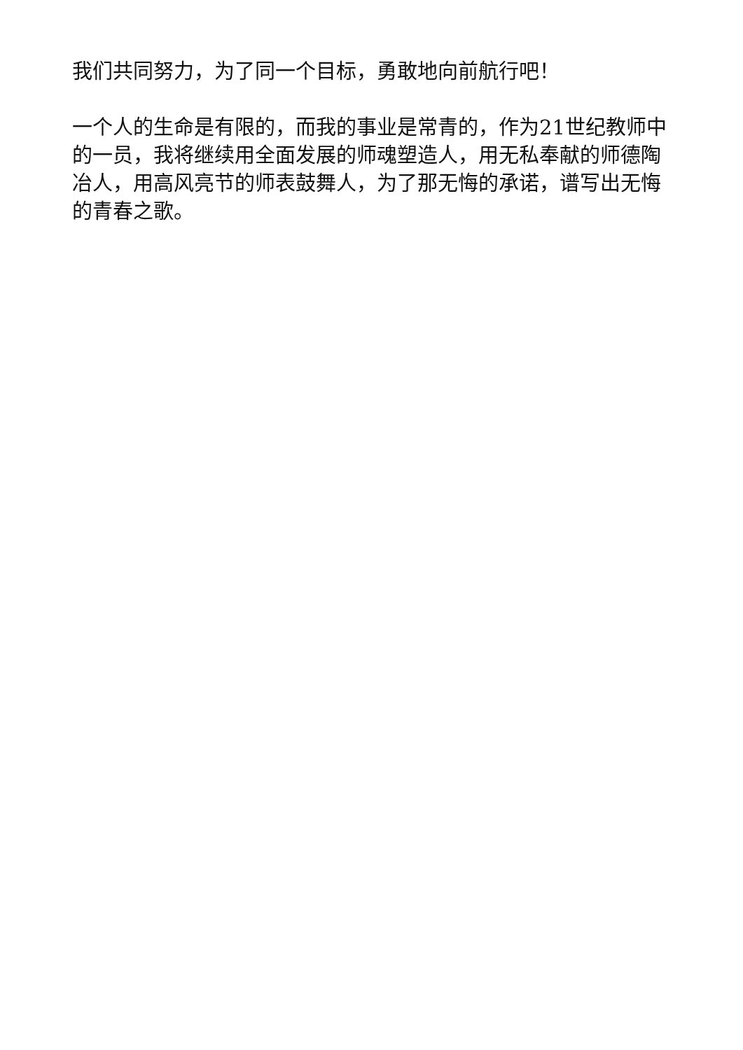我们共同努力，为了同一个目标，勇敢地向前航行吧！
一个人的生命是有限的，而我的事业是常青的，作为21世纪教师中的一员，我将继续用全面发展的师魂塑造人，用无私奉献的师德陶冶人，用高风亮节的师表鼓舞人，为了那无悔的承诺，谱写出无悔的青春之歌。